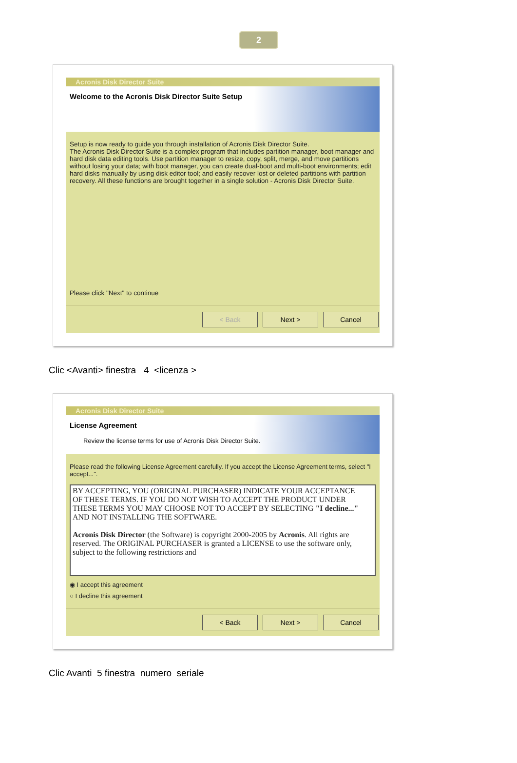2
Acronis Disk Director Suite
Welcome to the Acronis Disk Director Suite Setup
Setup is now ready to guide you through installation of Acronis Disk Director Suite.
The Acronis Disk Director Suite is a complex program that includes partition manager, boot manager and hard disk data editing tools. Use partition manager to resize, copy, split, merge, and move partitions without losing your data; with boot manager, you can create dual-boot and multi-boot environments; edit hard disks manually by using disk editor tool; and easily recover lost or deleted partitions with partition recovery. All these functions are brought together in a single solution - Acronis Disk Director Suite.
Please click "Next" to continue
< Back Next > Cancel
Clic <Avanti> finestra 4 <licenza >
Acronis Disk Director Suite
License Agreement
Review the license terms for use of Acronis Disk Director Suite.
Please read the following License Agreement carefully. If you accept the License Agreement terms, select "I accept...".
BY ACCEPTING, YOU (ORIGINAL PURCHASER) INDICATE YOUR ACCEPTANCE OF THESE TERMS. IF YOU DO NOT WISH TO ACCEPT THE PRODUCT UNDER THESE TERMS YOU MAY CHOOSE NOT TO ACCEPT BY SELECTING "I decline..." AND NOT INSTALLING THE SOFTWARE.
Acronis Disk Director (the Software) is copyright 2000-2005 by Acronis. All rights are reserved. The ORIGINAL PURCHASER is granted a LICENSE to use the software only, subject to the following restrictions and
◉ I accept this agreement
○ I decline this agreement
< Back Next > Cancel
Clic Avanti 5 finestra numero seriale